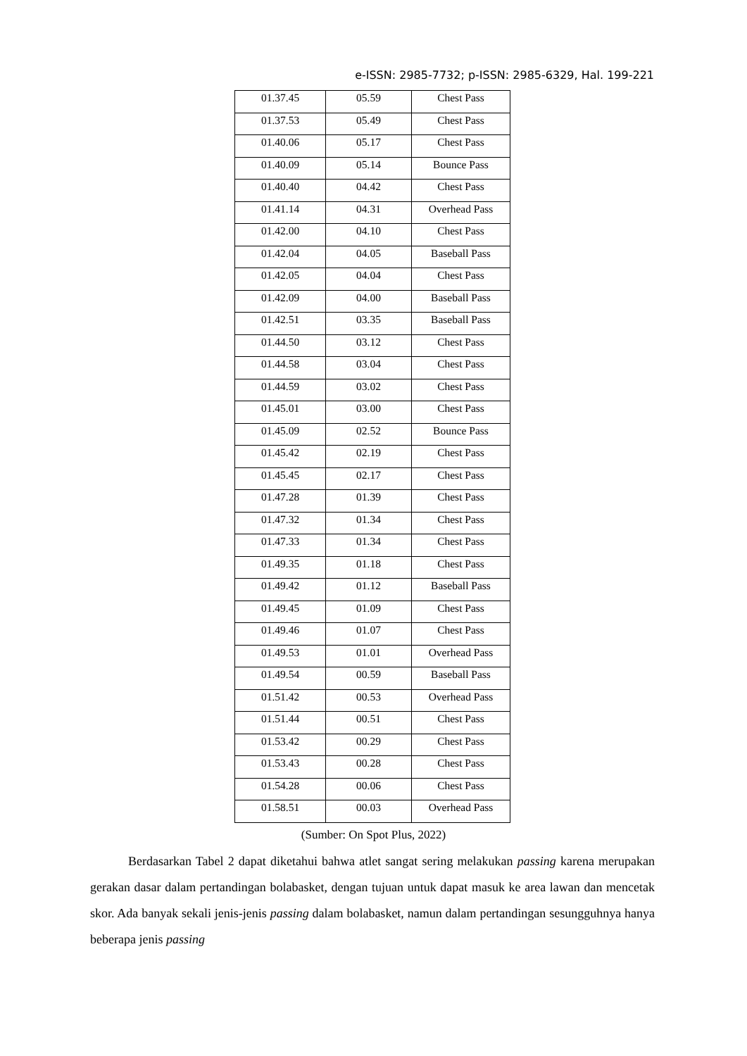e-ISSN: 2985-7732; p-ISSN: 2985-6329, Hal. 199-221
| 01.37.45 | 05.59 | Chest Pass |
| 01.37.53 | 05.49 | Chest Pass |
| 01.40.06 | 05.17 | Chest Pass |
| 01.40.09 | 05.14 | Bounce Pass |
| 01.40.40 | 04.42 | Chest Pass |
| 01.41.14 | 04.31 | Overhead Pass |
| 01.42.00 | 04.10 | Chest Pass |
| 01.42.04 | 04.05 | Baseball Pass |
| 01.42.05 | 04.04 | Chest Pass |
| 01.42.09 | 04.00 | Baseball Pass |
| 01.42.51 | 03.35 | Baseball Pass |
| 01.44.50 | 03.12 | Chest Pass |
| 01.44.58 | 03.04 | Chest Pass |
| 01.44.59 | 03.02 | Chest Pass |
| 01.45.01 | 03.00 | Chest Pass |
| 01.45.09 | 02.52 | Bounce Pass |
| 01.45.42 | 02.19 | Chest Pass |
| 01.45.45 | 02.17 | Chest Pass |
| 01.47.28 | 01.39 | Chest Pass |
| 01.47.32 | 01.34 | Chest Pass |
| 01.47.33 | 01.34 | Chest Pass |
| 01.49.35 | 01.18 | Chest Pass |
| 01.49.42 | 01.12 | Baseball Pass |
| 01.49.45 | 01.09 | Chest Pass |
| 01.49.46 | 01.07 | Chest Pass |
| 01.49.53 | 01.01 | Overhead Pass |
| 01.49.54 | 00.59 | Baseball Pass |
| 01.51.42 | 00.53 | Overhead Pass |
| 01.51.44 | 00.51 | Chest Pass |
| 01.53.42 | 00.29 | Chest Pass |
| 01.53.43 | 00.28 | Chest Pass |
| 01.54.28 | 00.06 | Chest Pass |
| 01.58.51 | 00.03 | Overhead Pass |
(Sumber: On Spot Plus, 2022)
   Berdasarkan Tabel 2 dapat diketahui bahwa atlet sangat sering melakukan passing karena merupakan gerakan dasar dalam pertandingan bolabasket, dengan tujuan untuk dapat masuk ke area lawan dan mencetak skor. Ada banyak sekali jenis-jenis passing dalam bolabasket, namun dalam pertandingan sesungguhnya hanya beberapa jenis passing